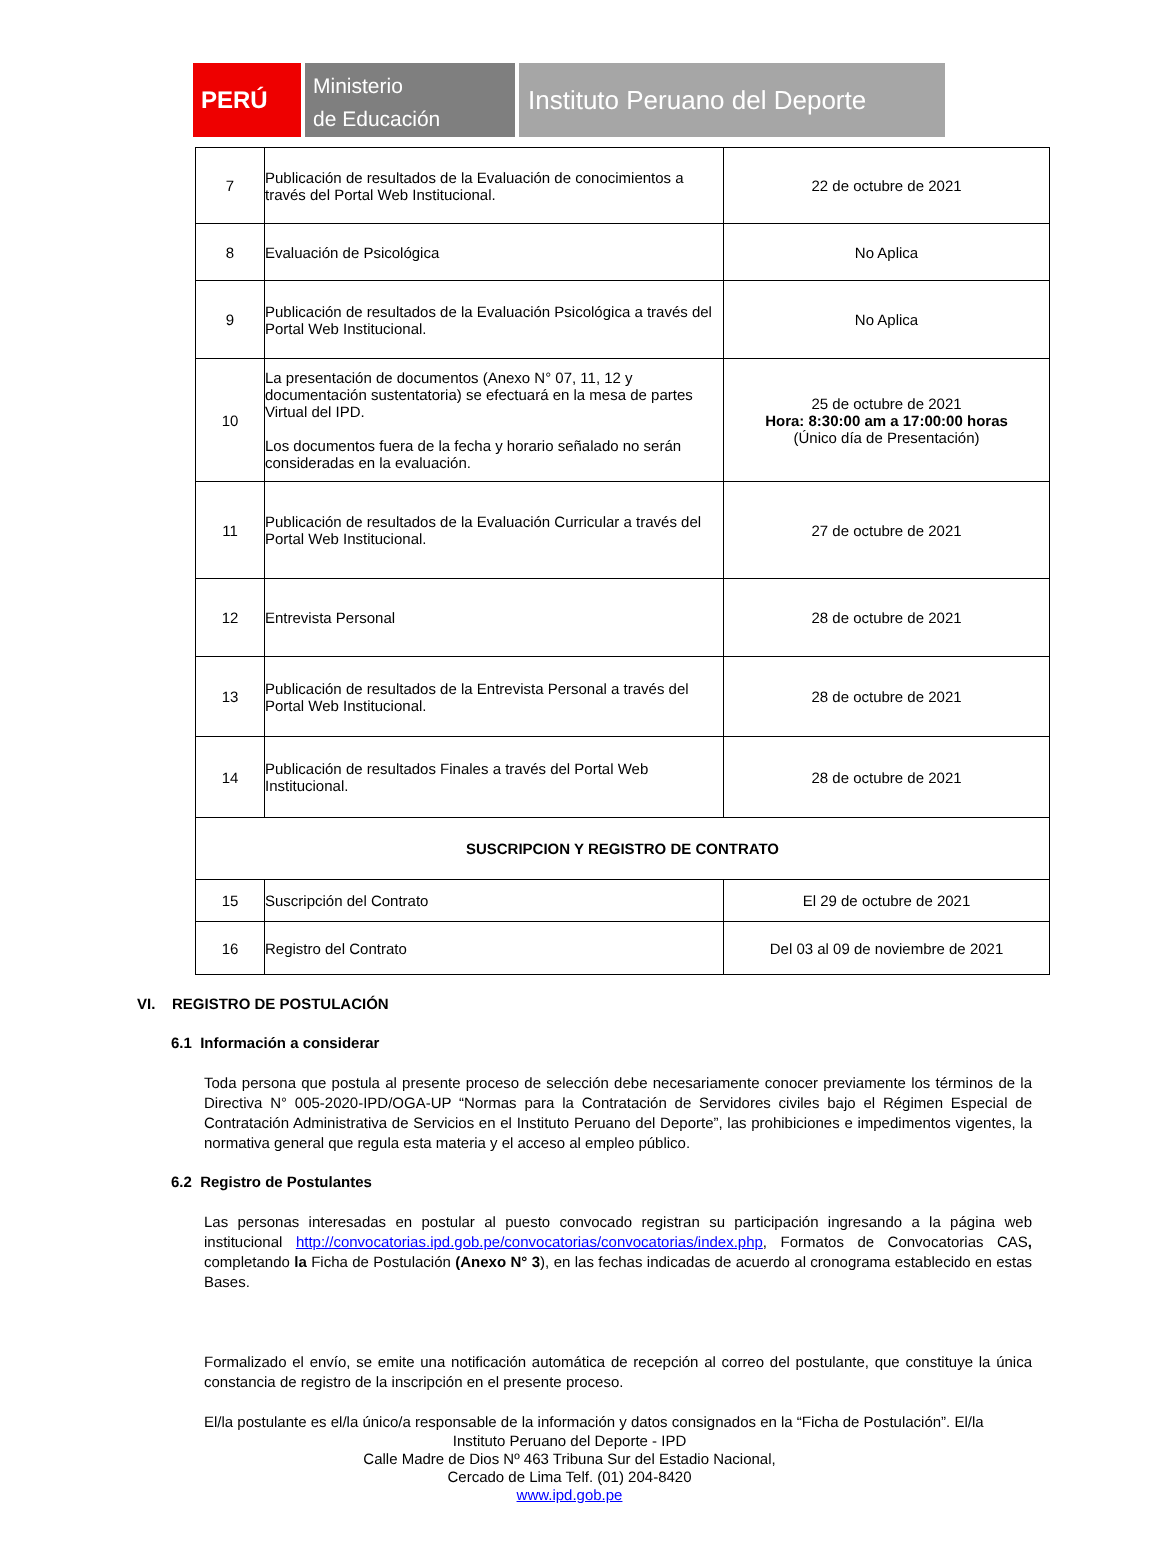PERÚ
Ministerio
de Educación
Instituto Peruano del Deporte
| 7 | Publicación de resultados de la Evaluación de conocimientos a través del Portal Web Institucional. | 22 de octubre de 2021 |
| 8 | Evaluación de Psicológica | No Aplica |
| 9 | Publicación de resultados de la Evaluación Psicológica a través del Portal Web Institucional. | No Aplica |
| 10 | La presentación de documentos (Anexo N° 07, 11, 12 y documentación sustentatoria) se efectuará en la mesa de partes Virtual del IPD. Los documentos fuera de la fecha y horario señalado no serán consideradas en la evaluación. | 25 de octubre de 2021 Hora: 8:30:00 am a 17:00:00 horas (Único día de Presentación) |
| 11 | Publicación de resultados de la Evaluación Curricular a través del Portal Web Institucional. | 27 de octubre de 2021 |
| 12 | Entrevista Personal | 28 de octubre de 2021 |
| 13 | Publicación de resultados de la Entrevista Personal a través del Portal Web Institucional. | 28 de octubre de 2021 |
| 14 | Publicación de resultados Finales a través del Portal Web Institucional. | 28 de octubre de 2021 |
| SUSCRIPCION Y REGISTRO DE CONTRATO | | |
| 15 | Suscripción del Contrato | El 29 de octubre de 2021 |
| 16 | Registro del Contrato | Del 03 al 09 de noviembre de 2021 |
VI. REGISTRO DE POSTULACIÓN
6.1 Información a considerar
Toda persona que postula al presente proceso de selección debe necesariamente conocer previamente los términos de la Directiva N° 005-2020-IPD/OGA-UP “Normas para la Contratación de Servidores civiles bajo el Régimen Especial de Contratación Administrativa de Servicios en el Instituto Peruano del Deporte”, las prohibiciones e impedimentos vigentes, la normativa general que regula esta materia y el acceso al empleo público.
6.2 Registro de Postulantes
Las personas interesadas en postular al puesto convocado registran su participación ingresando a la página web institucional http://convocatorias.ipd.gob.pe/convocatorias/convocatorias/index.php, Formatos de Convocatorias CAS, completando la Ficha de Postulación (Anexo N° 3), en las fechas indicadas de acuerdo al cronograma establecido en estas Bases.
Formalizado el envío, se emite una notificación automática de recepción al correo del postulante, que constituye la única constancia de registro de la inscripción en el presente proceso.
El/la postulante es el/la único/a responsable de la información y datos consignados en la “Ficha de Postulación”. El/la
Instituto Peruano del Deporte - IPD
Calle Madre de Dios Nº 463 Tribuna Sur del Estadio Nacional,
Cercado de Lima Telf. (01) 204-8420
www.ipd.gob.pe